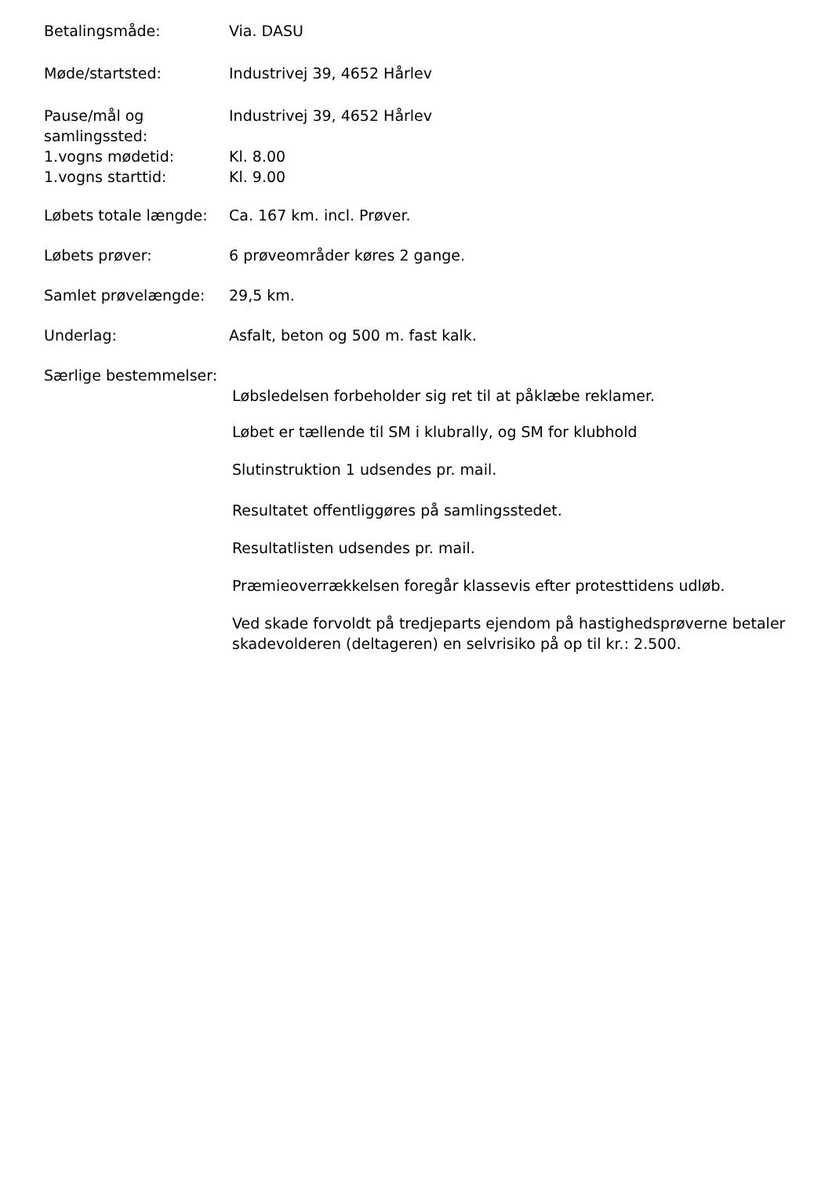Betalingsmåde: Via. DASU
Møde/startsted: Industrivej 39, 4652 Hårlev
Pause/mål og samlingssted:
Industrivej 39, 4652 Hårlev
1.vogns mødetid: Kl. 8.00
1.vogns starttid: Kl. 9.00
Løbets totale længde:
Ca. 167 km. incl. Prøver.
Løbets prøver: 6 prøveområder køres 2 gange.
Samlet prøvelængde: 29,5 km.
Underlag: Asfalt, beton og 500 m. fast kalk.
Særlige bestemmelser:
Løbsledelsen forbeholder sig ret til at påklæbe reklamer.
Løbet er tællende til SM i klubrally, og SM for klubhold
Slutinstruktion 1 udsendes pr. mail.
Resultatet offentliggøres på samlingsstedet.
Resultatlisten udsendes pr. mail.
Præmieoverrækkelsen foregår klassevis efter protesttidens udløb.
Ved skade forvoldt på tredjeparts ejendom på hastighedsprøverne betaler skadevolderen (deltageren) en selvrisiko på op til kr.: 2.500.